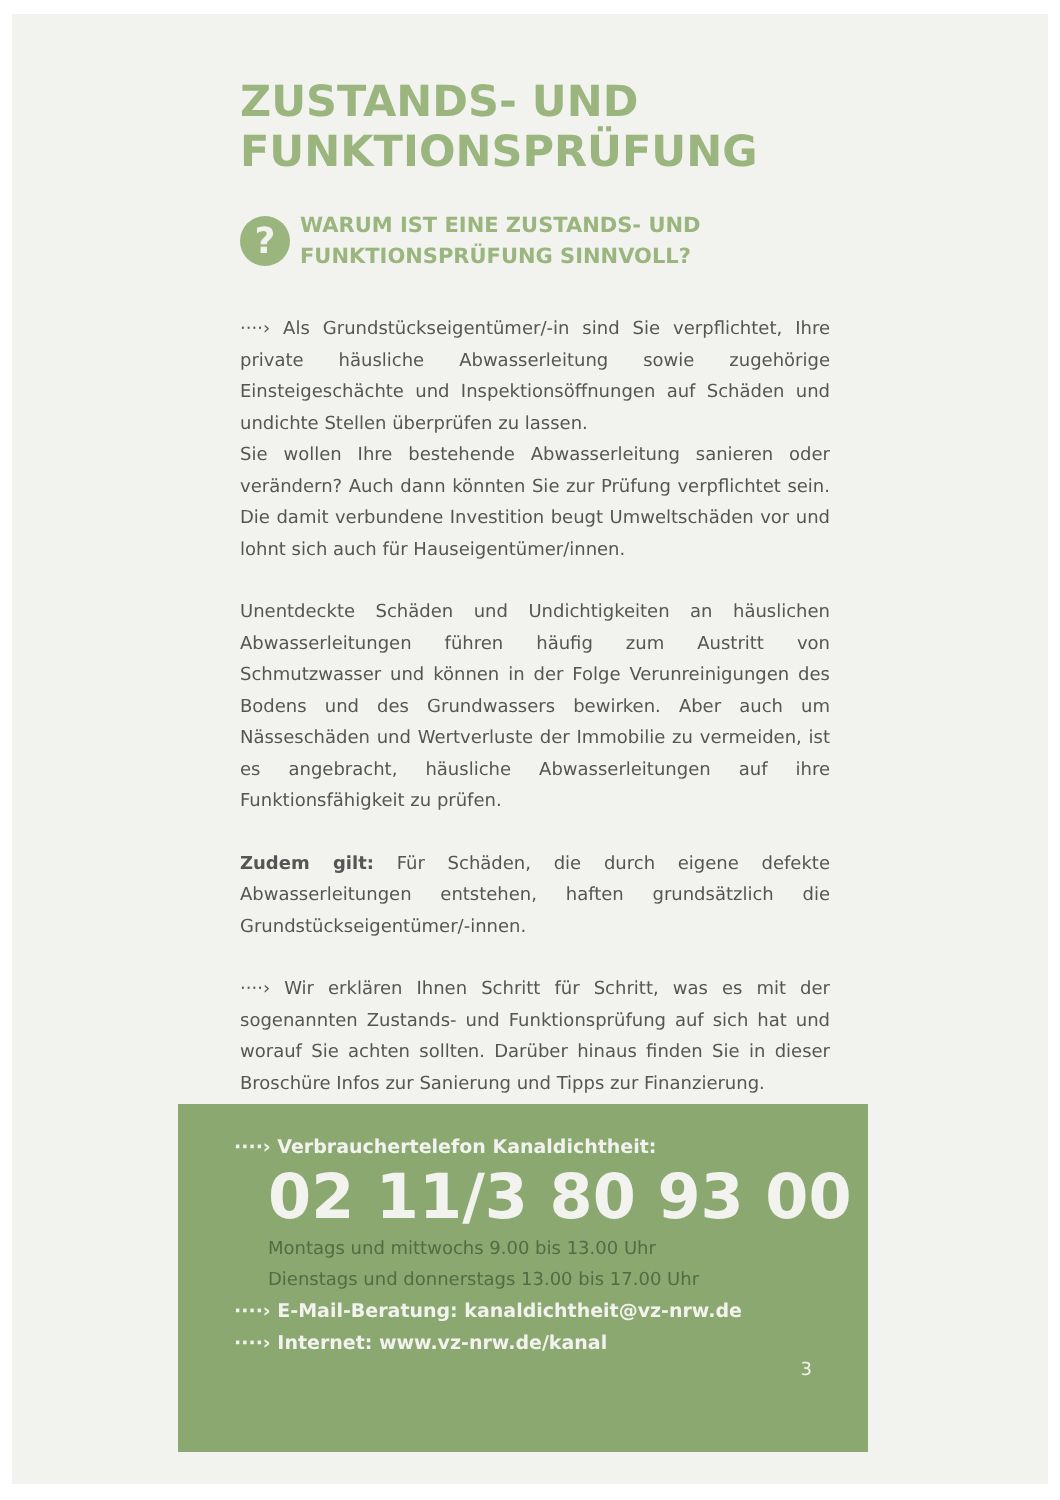ZUSTANDS- UND
FUNKTIONSPRÜFUNG
?
WARUM IST EINE ZUSTANDS- UND
FUNKTIONSPRÜFUNG SINNVOLL?
····› Als Grundstückseigentümer/-in sind Sie verpflichtet, Ihre private häusliche Abwasserleitung sowie zugehörige Einsteigeschächte und Inspektionsöffnungen auf Schäden und undichte Stellen überprüfen zu lassen.
Sie wollen Ihre bestehende Abwasserleitung sanieren oder verändern? Auch dann könnten Sie zur Prüfung verpflichtet sein. Die damit verbundene Investition beugt Umweltschäden vor und lohnt sich auch für Hauseigentümer/innen.
Unentdeckte Schäden und Undichtigkeiten an häuslichen Abwasserleitungen führen häufig zum Austritt von Schmutzwasser und können in der Folge Verunreinigungen des Bodens und des Grundwassers bewirken. Aber auch um Nässeschäden und Wertverluste der Immobilie zu vermeiden, ist es angebracht, häusliche Abwasserleitungen auf ihre Funktionsfähigkeit zu prüfen.
Zudem gilt: Für Schäden, die durch eigene defekte Abwasserleitungen entstehen, haften grundsätzlich die Grundstückseigentümer/-innen.
····› Wir erklären Ihnen Schritt für Schritt, was es mit der sogenannten Zustands- und Funktionsprüfung auf sich hat und worauf Sie achten sollten. Darüber hinaus finden Sie in dieser Broschüre Infos zur Sanierung und Tipps zur Finanzierung.
····› Verbrauchertelefon Kanaldichtheit:
02 11/3 80 93 00
Montags und mittwochs 9.00 bis 13.00 Uhr
Dienstags und donnerstags 13.00 bis 17.00 Uhr
····› E-Mail-Beratung: kanaldichtheit@vz-nrw.de
····› Internet: www.vz-nrw.de/kanal
3